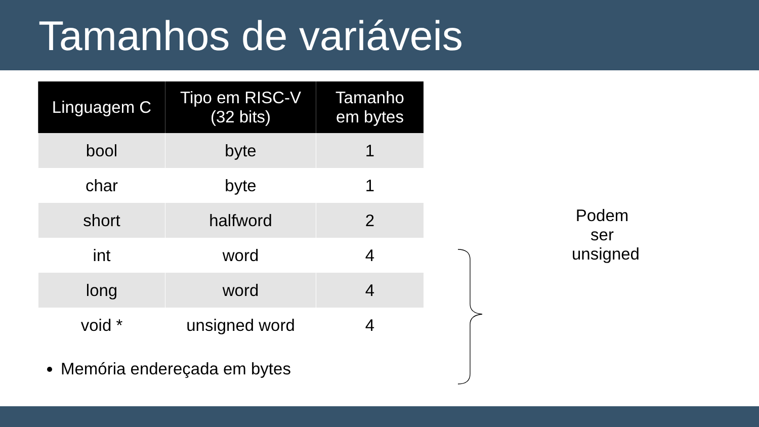Tamanhos de variáveis
| Linguagem C | Tipo em RISC-V (32 bits) | Tamanho em bytes |
| --- | --- | --- |
| bool | byte | 1 |
| char | byte | 1 |
| short | halfword | 2 |
| int | word | 4 |
| long | word | 4 |
| void * | unsigned word | 4 |
Podem ser unsigned
Memória endereçada em bytes